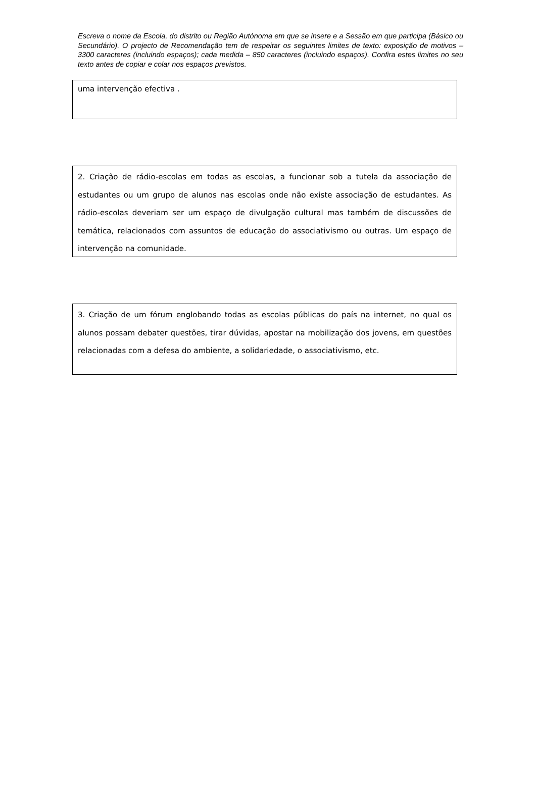Escreva o nome da Escola, do distrito ou Região Autónoma em que se insere e a Sessão em que participa (Básico ou Secundário). O projecto de Recomendação tem de respeitar os seguintes limites de texto: exposição de motivos – 3300 caracteres (incluindo espaços); cada medida – 850 caracteres (incluindo espaços). Confira estes limites no seu texto antes de copiar e colar nos espaços previstos.
uma intervenção efectiva .
2. Criação de rádio-escolas em todas as escolas, a funcionar sob a tutela da associação de estudantes ou um grupo de alunos nas escolas onde não existe associação de estudantes. As rádio-escolas deveriam ser um espaço de divulgação cultural mas também de discussões de temática, relacionados com assuntos de educação do associativismo ou outras. Um espaço de intervenção na comunidade.
3. Criação de um fórum englobando todas as escolas públicas do país na internet, no qual os alunos possam debater questões, tirar dúvidas, apostar na mobilização dos jovens, em questões relacionadas com a defesa do ambiente, a solidariedade, o associativismo, etc.